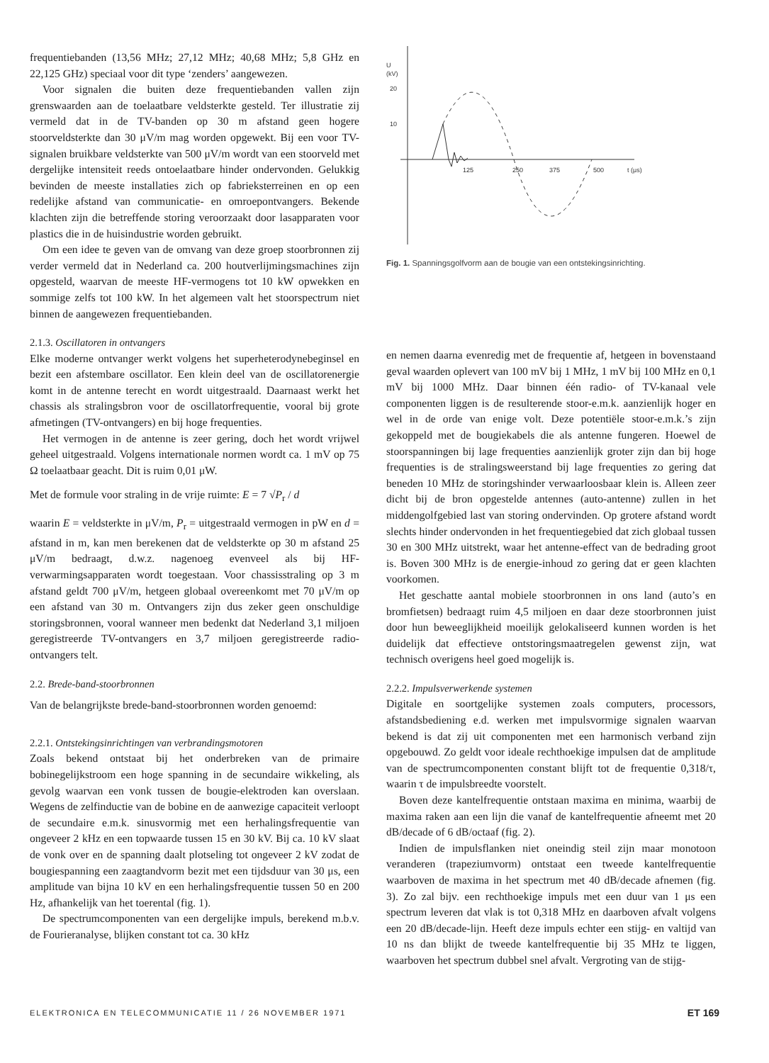frequentiebanden (13,56 MHz; 27,12 MHz; 40,68 MHz; 5,8 GHz en 22,125 GHz) speciaal voor dit type ‘zenders’ aangewezen.
Voor signalen die buiten deze frequentiebanden vallen zijn grenswaarden aan de toelaatbare veldsterkte gesteld. Ter illustratie zij vermeld dat in de TV-banden op 30 m afstand geen hogere stoorveldsterkte dan 30 μV/m mag worden opgewekt. Bij een voor TV-signalen bruikbare veldsterkte van 500 μV/m wordt van een stoorveld met dergelijke intensiteit reeds ontoelaatbare hinder ondervonden. Gelukkig bevinden de meeste installaties zich op fabriek­sterreinen en op een redelijke afstand van communicatie- en omroepontvangers. Bekende klachten zijn die betreffende storing veroorzaakt door lasapparaten voor plastics die in de huisindustrie worden gebruikt.
Om een idee te geven van de omvang van deze groep stoorbronnen zij verder vermeld dat in Nederland ca. 200 houtverlijmingsmachines zijn opgesteld, waarvan de meeste HF-vermogens tot 10 kW opwekken en sommige zelfs tot 100 kW. In het algemeen valt het stoorspectrum niet binnen de aangewezen frequentiebanden.
2.1.3. Oscillatoren in ontvangers
Elke moderne ontvanger werkt volgens het superheterodynebeginsel en bezit een afstembare oscillator. Een klein deel van de oscillatorenergie komt in de antenne terecht en wordt uitgestraald. Daarnaast werkt het chassis als stralingsbron voor de oscillatorfrequentie, vooral bij grote afmetingen (TV-ontvangers) en bij hoge frequenties.
Het vermogen in de antenne is zeer gering, doch het wordt vrijwel geheel uitgestraald. Volgens internationale normen wordt ca. 1 mV op 75 Ω toelaatbaar geacht. Dit is ruim 0,01 μW.
Met de formule voor straling in de vrije ruimte: E = 7 √P<sub>r</sub> / d
waarin E = veldsterkte in μV/m, P<sub>r</sub> = uitgestraald vermogen in pW en d = afstand in m, kan men berekenen dat de veldsterkte op 30 m afstand 25 μV/m bedraagt, d.w.z. nagenoeg evenveel als bij HF-verwarmingsapparaten wordt toegestaan. Voor chassisstraling op 3 m afstand geldt 700 μV/m, hetgeen globaal overeenkomt met 70 μV/m op een afstand van 30 m. Ontvangers zijn dus zeker geen onschuldige storingsbronnen, vooral wanneer men bedenkt dat Nederland 3,1 miljoen geregistreerde TV-ontvangers en 3,7 miljoen geregistreerde radio-ontvangers telt.
2.2. Brede-band-stoorbronnen
Van de belangrijkste brede-band-stoorbronnen worden genoemd:
2.2.1. Ontstekingsinrichtingen van verbrandingsmotoren
Zoals bekend ontstaat bij het onderbreken van de primaire bobinegelijkstroom een hoge spanning in de secundaire wikkeling, als gevolg waarvan een vonk tussen de bougie-elektroden kan overslaan. Wegens de zelfinductie van de bobine en de aanwezige capaciteit verloopt de secundaire e.m.k. sinusvormig met een herhalingsfrequentie van ongeveer 2 kHz en een topwaarde tussen 15 en 30 kV. Bij ca. 10 kV slaat de vonk over en de spanning daalt plotseling tot ongeveer 2 kV zodat de bougiespanning een zaagtandvorm bezit met een tijdsduur van 30 μs, een amplitude van bijna 10 kV en een herhalingsfrequentie tussen 50 en 200 Hz, afhankelijk van het toerental (fig. 1).
De spectrumcomponenten van een dergelijke impuls, berekend m.b.v. de Fourieranalyse, blijken constant tot ca. 30 kHz
U
(kV)
20
10
125
250
375
500
t (μs)
Fig. 1. Spanningsgolfvorm aan de bougie van een ontstekingsinrichting.
en nemen daarna evenredig met de frequentie af, hetgeen in bovenstaand geval waarden oplevert van 100 mV bij 1 MHz, 1 mV bij 100 MHz en 0,1 mV bij 1000 MHz. Daar binnen één radio- of TV-kanaal vele componenten liggen is de resulterende stoor-e.m.k. aanzienlijk hoger en wel in de orde van enige volt. Deze potentiële stoor-e.m.k.’s zijn gekoppeld met de bougiekabels die als antenne fungeren. Hoewel de stoorspanningen bij lage frequenties aanzienlijk groter zijn dan bij hoge frequenties is de stralingsweerstand bij lage frequenties zo gering dat beneden 10 MHz de storingshinder verwaarloosbaar klein is. Alleen zeer dicht bij de bron opgestelde antennes (auto-antenne) zullen in het middengolfgebied last van storing ondervinden. Op grotere afstand wordt slechts hinder ondervonden in het frequentiegebied dat zich globaal tussen 30 en 300 MHz uitstrekt, waar het antenne-effect van de bedrading groot is. Boven 300 MHz is de energie-inhoud zo gering dat er geen klachten voorkomen.
Het geschatte aantal mobiele stoorbronnen in ons land (auto’s en bromfietsen) bedraagt ruim 4,5 miljoen en daar deze stoorbronnen juist door hun beweeglijkheid moeilijk gelokaliseerd kunnen worden is het duidelijk dat effectieve ontstoringsmaatregelen gewenst zijn, wat technisch overigens heel goed mogelijk is.
2.2.2. Impulsverwerkende systemen
Digitale en soortgelijke systemen zoals computers, processors, afstandsbediening e.d. werken met impulsvormige signalen waarvan bekend is dat zij uit componenten met een harmonisch verband zijn opgebouwd. Zo geldt voor ideale rechthoekige impulsen dat de amplitude van de spectrumcomponenten constant blijft tot de frequentie 0,318/τ, waarin τ de impulsbreedte voorstelt.
Boven deze kantelfrequentie ontstaan maxima en minima, waarbij de maxima raken aan een lijn die vanaf de kantelfrequentie afneemt met 20 dB/decade of 6 dB/octaaf (fig. 2).
Indien de impulsflanken niet oneindig steil zijn maar monotoon veranderen (trapeziumvorm) ontstaat een tweede kantelfrequentie waarboven de maxima in het spectrum met 40 dB/decade afnemen (fig. 3). Zo zal bijv. een rechthoekige impuls met een duur van 1 μs een spectrum leveren dat vlak is tot 0,318 MHz en daarboven afvalt volgens een 20 dB/decade-lijn. Heeft deze impuls echter een stijg- en valtijd van 10 ns dan blijkt de tweede kantelfrequentie bij 35 MHz te liggen, waarboven het spectrum dubbel snel afvalt. Vergroting van de stijg-
ELEKTRONICA EN TELECOMMUNICATIE 11 / 26 NOVEMBER 1971 ET 169